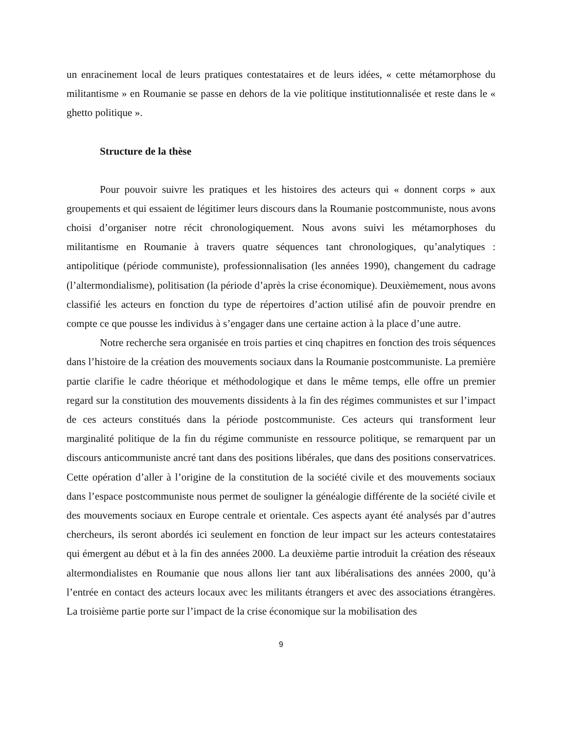un enracinement local de leurs pratiques contestataires et de leurs idées, « cette métamorphose du militantisme » en Roumanie se passe en dehors de la vie politique institutionnalisée et reste dans le « ghetto politique ».
Structure de la thèse
Pour pouvoir suivre les pratiques et les histoires des acteurs qui « donnent corps » aux groupements et qui essaient de légitimer leurs discours dans la Roumanie postcommuniste, nous avons choisi d’organiser notre récit chronologiquement. Nous avons suivi les métamorphoses du militantisme en Roumanie à travers quatre séquences tant chronologiques, qu’analytiques : antipolitique (période communiste), professionnalisation (les années 1990), changement du cadrage (l’altermondialisme), politisation (la période d’après la crise économique). Deuxièmement, nous avons classifié les acteurs en fonction du type de répertoires d’action utilisé afin de pouvoir prendre en compte ce que pousse les individus à s’engager dans une certaine action à la place d’une autre.
Notre recherche sera organisée en trois parties et cinq chapitres en fonction des trois séquences dans l’histoire de la création des mouvements sociaux dans la Roumanie postcommuniste. La première partie clarifie le cadre théorique et méthodologique et dans le même temps, elle offre un premier regard sur la constitution des mouvements dissidents à la fin des régimes communistes et sur l’impact de ces acteurs constitués dans la période postcommuniste. Ces acteurs qui transforment leur marginalité politique de la fin du régime communiste en ressource politique, se remarquent par un discours anticommuniste ancré tant dans des positions libérales, que dans des positions conservatrices. Cette opération d’aller à l’origine de la constitution de la société civile et des mouvements sociaux dans l’espace postcommuniste nous permet de souligner la généalogie différente de la société civile et des mouvements sociaux en Europe centrale et orientale. Ces aspects ayant été analysés par d’autres chercheurs, ils seront abordés ici seulement en fonction de leur impact sur les acteurs contestataires qui émergent au début et à la fin des années 2000. La deuxième partie introduit la création des réseaux altermondialistes en Roumanie que nous allons lier tant aux libéralisations des années 2000, qu’à l’entrée en contact des acteurs locaux avec les militants étrangers et avec des associations étrangères. La troisième partie porte sur l’impact de la crise économique sur la mobilisation des
9